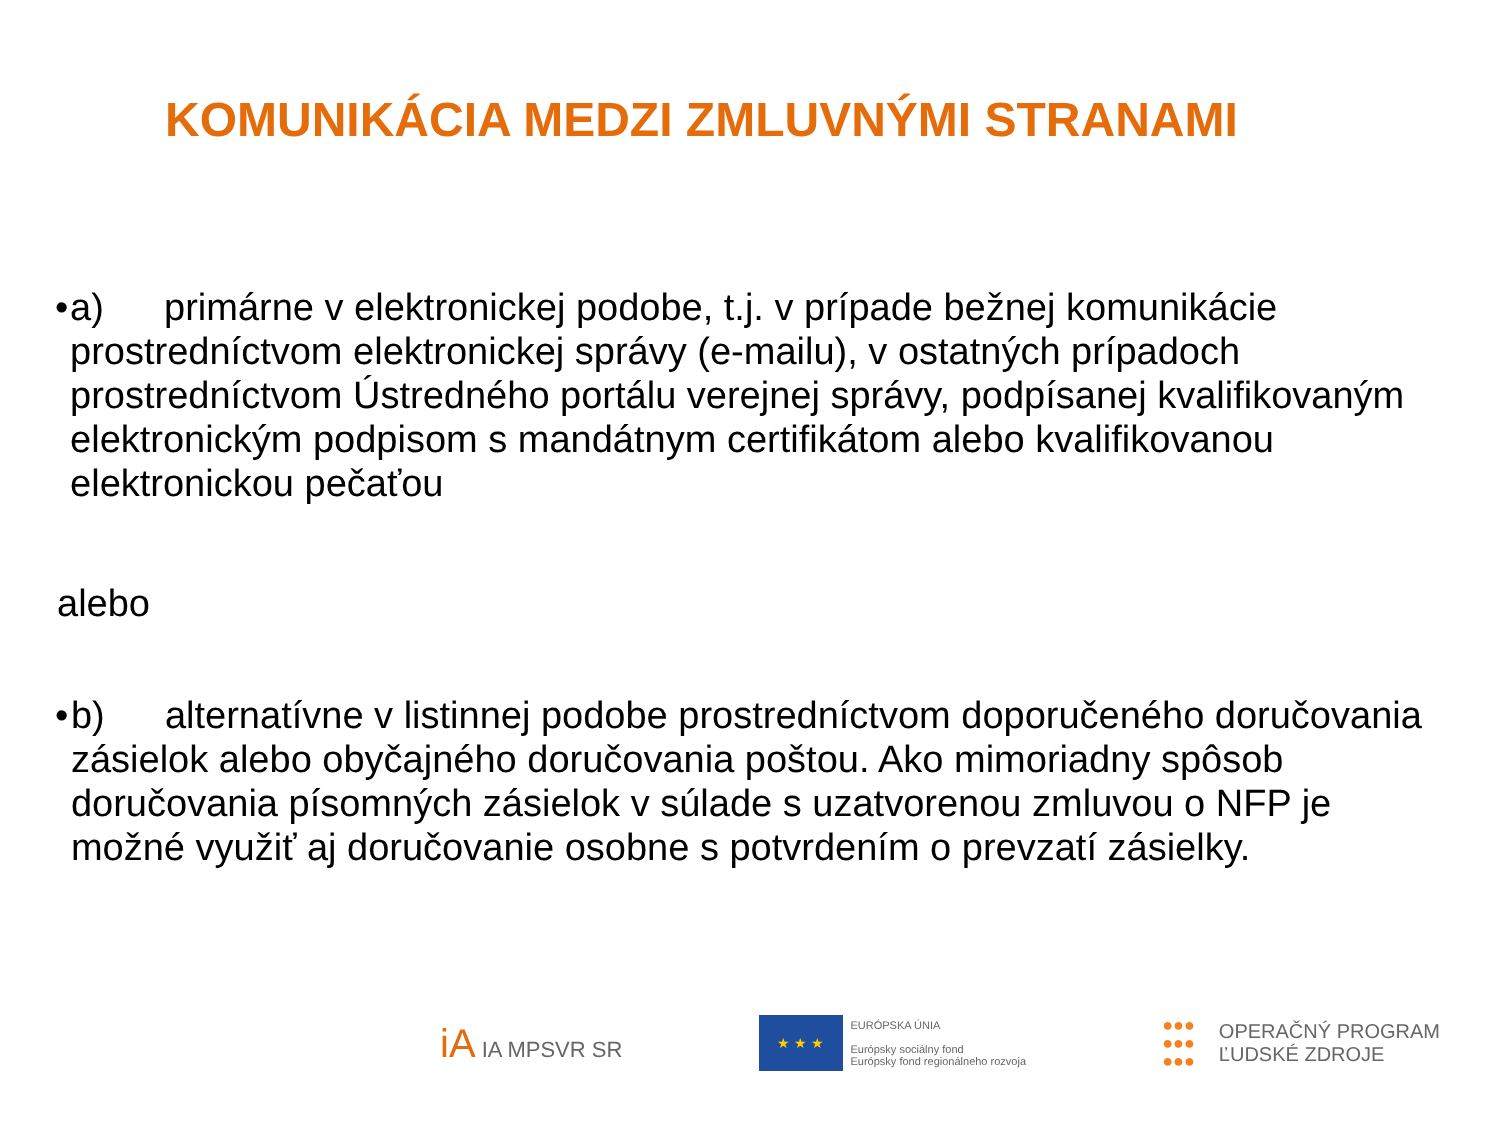KOMUNIKÁCIA MEDZI ZMLUVNÝMI STRANAMI
• a) primárne v elektronickej podobe, t.j. v prípade bežnej komunikácie prostredníctvom elektronickej správy (e-mailu), v ostatných prípadoch prostredníctvom Ústredného portálu verejnej správy, podpísanej kvalifikovaným elektronickým podpisom s mandátnym certifikátom alebo kvalifikovanou elektronickou pečaťou
alebo
• b) alternatívne v listinnej podobe prostredníctvom doporučeného doručovania zásielok alebo obyčajného doručovania poštou. Ako mimoriadny spôsob doručovania písomných zásielok v súlade s uzatvorenou zmluvou o NFP je možné využiť aj doručovanie osobne s potvrdením o prevzatí zásielky.
iA IA MPSVR SR
★ ★ ★
EURÓPSKA ÚNIA
Európsky sociálny fond
Európsky fond regionálneho rozvoja
●●●
●●●
●●●
OPERAČNÝ PROGRAM
ĽUDSKÉ ZDROJE